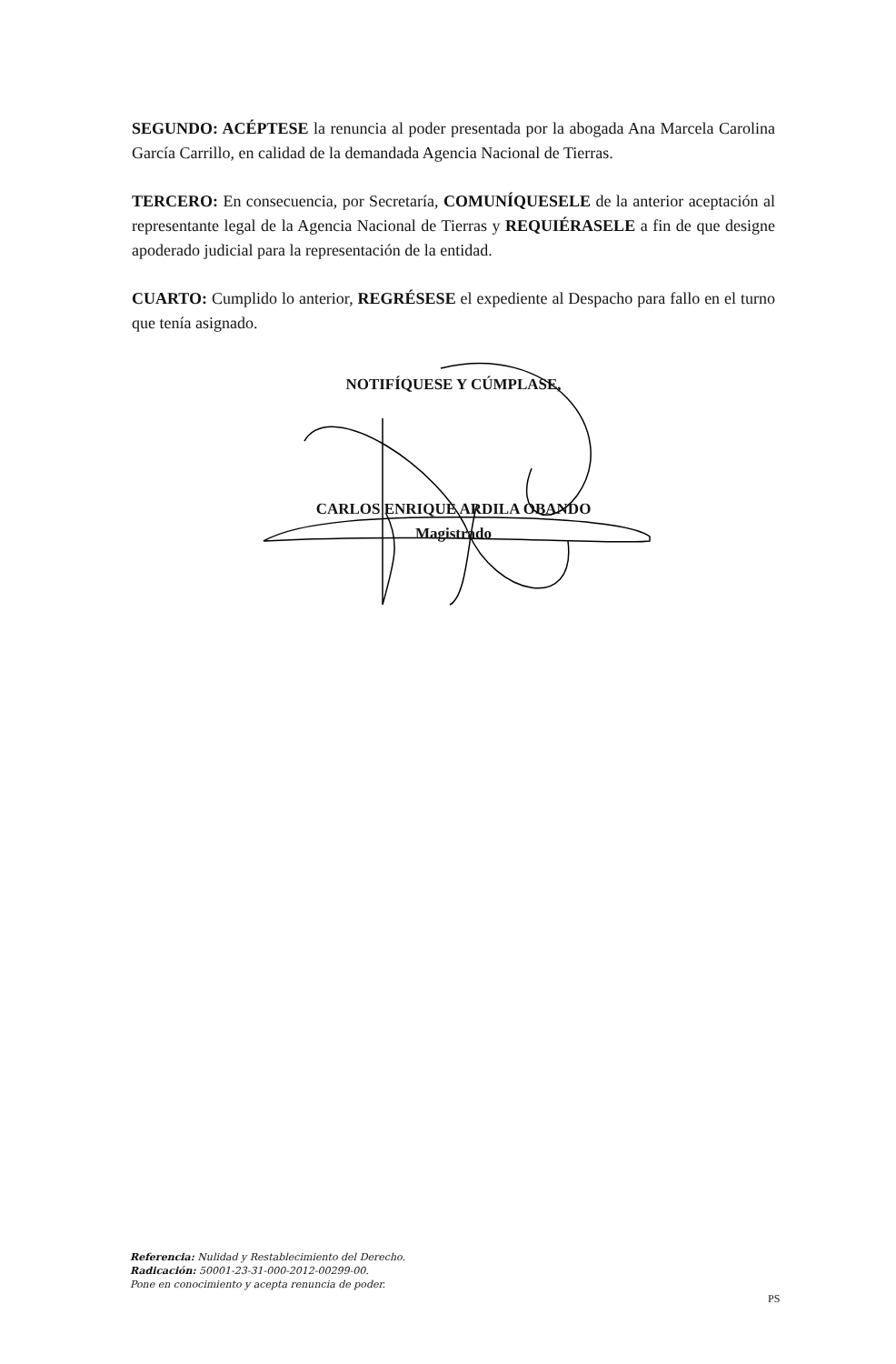SEGUNDO: ACÉPTESE la renuncia al poder presentada por la abogada Ana Marcela Carolina García Carrillo, en calidad de la demandada Agencia Nacional de Tierras.
TERCERO: En consecuencia, por Secretaría, COMUNÍQUESELE de la anterior aceptación al representante legal de la Agencia Nacional de Tierras y REQUIÉRASELE a fin de que designe apoderado judicial para la representación de la entidad.
CUARTO: Cumplido lo anterior, REGRÉSESE el expediente al Despacho para fallo en el turno que tenía asignado.
NOTIFÍQUESE Y CÚMPLASE,
CARLOS ENRIQUE ARDILA OBANDO
Magistrado
Referencia: Nulidad y Restablecimiento del Derecho.
Radicación: 50001-23-31-000-2012-00299-00.
Pone en conocimiento y acepta renuncia de poder.
PS